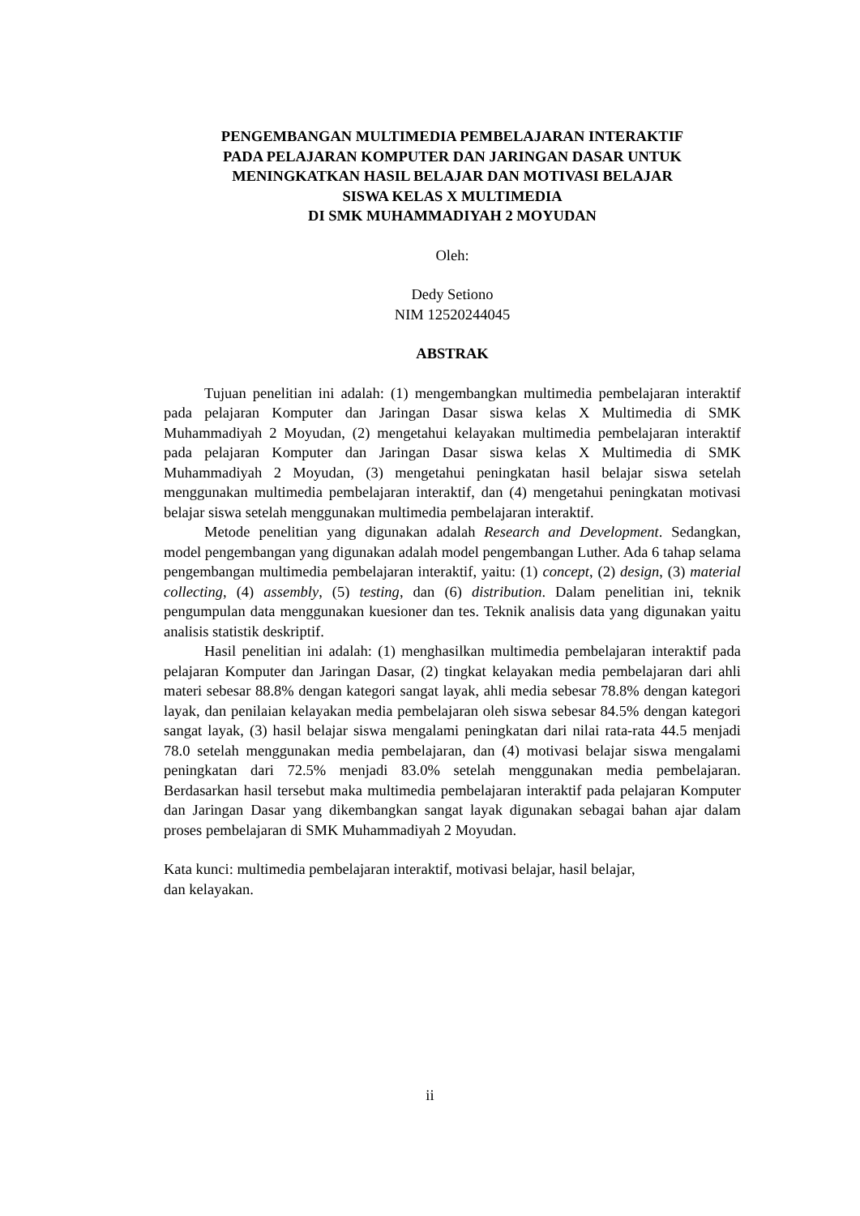PENGEMBANGAN MULTIMEDIA PEMBELAJARAN INTERAKTIF
PADA PELAJARAN KOMPUTER DAN JARINGAN DASAR UNTUK
MENINGKATKAN HASIL BELAJAR DAN MOTIVASI BELAJAR
SISWA KELAS X MULTIMEDIA
DI SMK MUHAMMADIYAH 2 MOYUDAN
Oleh:
Dedy Setiono
NIM 12520244045
ABSTRAK
Tujuan penelitian ini adalah: (1) mengembangkan multimedia pembelajaran interaktif pada pelajaran Komputer dan Jaringan Dasar siswa kelas X Multimedia di SMK Muhammadiyah 2 Moyudan, (2) mengetahui kelayakan multimedia pembelajaran interaktif pada pelajaran Komputer dan Jaringan Dasar siswa kelas X Multimedia di SMK Muhammadiyah 2 Moyudan, (3) mengetahui peningkatan hasil belajar siswa setelah menggunakan multimedia pembelajaran interaktif, dan (4) mengetahui peningkatan motivasi belajar siswa setelah menggunakan multimedia pembelajaran interaktif.
Metode penelitian yang digunakan adalah Research and Development. Sedangkan, model pengembangan yang digunakan adalah model pengembangan Luther. Ada 6 tahap selama pengembangan multimedia pembelajaran interaktif, yaitu: (1) concept, (2) design, (3) material collecting, (4) assembly, (5) testing, dan (6) distribution. Dalam penelitian ini, teknik pengumpulan data menggunakan kuesioner dan tes. Teknik analisis data yang digunakan yaitu analisis statistik deskriptif.
Hasil penelitian ini adalah: (1) menghasilkan multimedia pembelajaran interaktif pada pelajaran Komputer dan Jaringan Dasar, (2) tingkat kelayakan media pembelajaran dari ahli materi sebesar 88.8% dengan kategori sangat layak, ahli media sebesar 78.8% dengan kategori layak, dan penilaian kelayakan media pembelajaran oleh siswa sebesar 84.5% dengan kategori sangat layak, (3) hasil belajar siswa mengalami peningkatan dari nilai rata-rata 44.5 menjadi 78.0 setelah menggunakan media pembelajaran, dan (4) motivasi belajar siswa mengalami peningkatan dari 72.5% menjadi 83.0% setelah menggunakan media pembelajaran. Berdasarkan hasil tersebut maka multimedia pembelajaran interaktif pada pelajaran Komputer dan Jaringan Dasar yang dikembangkan sangat layak digunakan sebagai bahan ajar dalam proses pembelajaran di SMK Muhammadiyah 2 Moyudan.
Kata kunci: multimedia pembelajaran interaktif, motivasi belajar, hasil belajar,
dan kelayakan.
ii